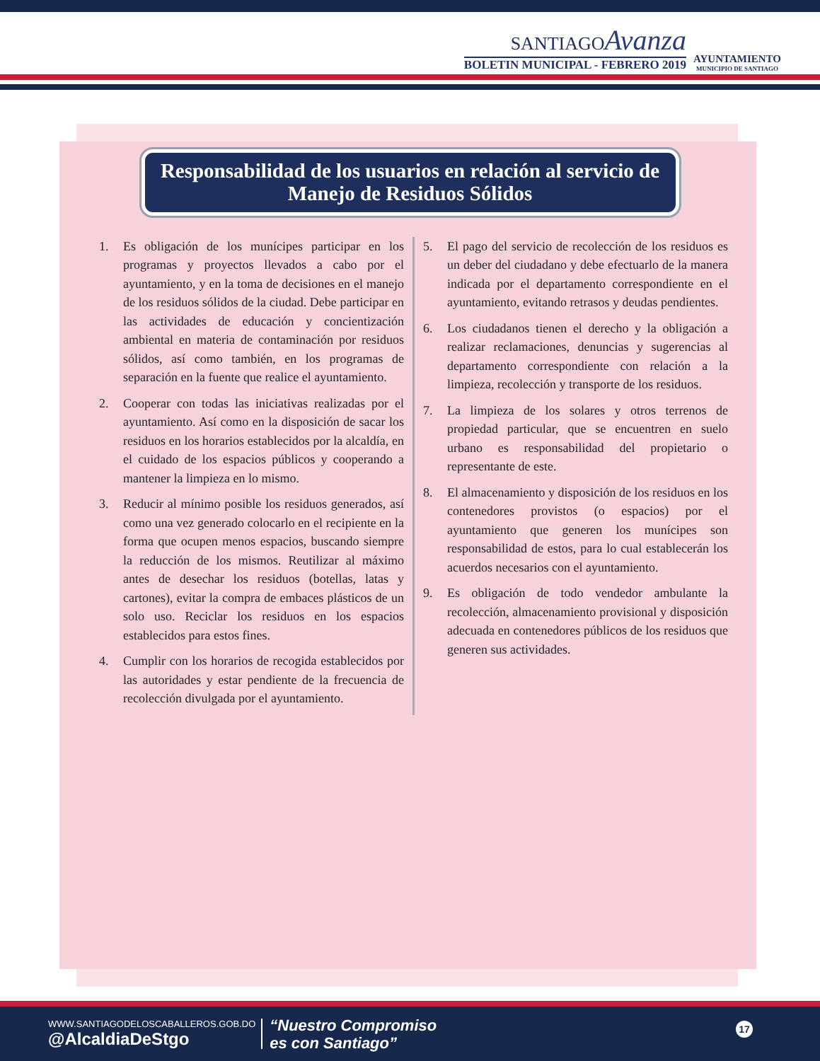SANTIAGOAvanza
BOLETIN MUNICIPAL - FEBRERO 2019
AYUNTAMIENTO
MUNICIPIO DE SANTIAGO
Responsabilidad de los usuarios en relación al servicio de Manejo de Residuos Sólidos
1. Es obligación de los munícipes participar en los programas y proyectos llevados a cabo por el ayuntamiento, y en la toma de decisiones en el manejo de los residuos sólidos de la ciudad. Debe participar en las actividades de educación y concientización ambiental en materia de contaminación por residuos sólidos, así como también, en los programas de separación en la fuente que realice el ayuntamiento.
2. Cooperar con todas las iniciativas realizadas por el ayuntamiento. Así como en la disposición de sacar los residuos en los horarios establecidos por la alcaldía, en el cuidado de los espacios públicos y cooperando a mantener la limpieza en lo mismo.
3. Reducir al mínimo posible los residuos generados, así como una vez generado colocarlo en el recipiente en la forma que ocupen menos espacios, buscando siempre la reducción de los mismos. Reutilizar al máximo antes de desechar los residuos (botellas, latas y cartones), evitar la compra de embaces plásticos de un solo uso. Reciclar los residuos en los espacios establecidos para estos fines.
4. Cumplir con los horarios de recogida establecidos por las autoridades y estar pendiente de la frecuencia de recolección divulgada por el ayuntamiento.
5. El pago del servicio de recolección de los residuos es un deber del ciudadano y debe efectuarlo de la manera indicada por el departamento correspondiente en el ayuntamiento, evitando retrasos y deudas pendientes.
6. Los ciudadanos tienen el derecho y la obligación a realizar reclamaciones, denuncias y sugerencias al departamento correspondiente con relación a la limpieza, recolección y transporte de los residuos.
7. La limpieza de los solares y otros terrenos de propiedad particular, que se encuentren en suelo urbano es responsabilidad del propietario o representante de este.
8. El almacenamiento y disposición de los residuos en los contenedores provistos (o espacios) por el ayuntamiento que generen los munícipes son responsabilidad de estos, para lo cual establecerán los acuerdos necesarios con el ayuntamiento.
9. Es obligación de todo vendedor ambulante la recolección, almacenamiento provisional y disposición adecuada en contenedores públicos de los residuos que generen sus actividades.
WWW.SANTIAGODELOSCABALLEROS.GOB.DO
@AlcaldiaDeStgo
“Nuestro Compromiso
es con Santiago”
17